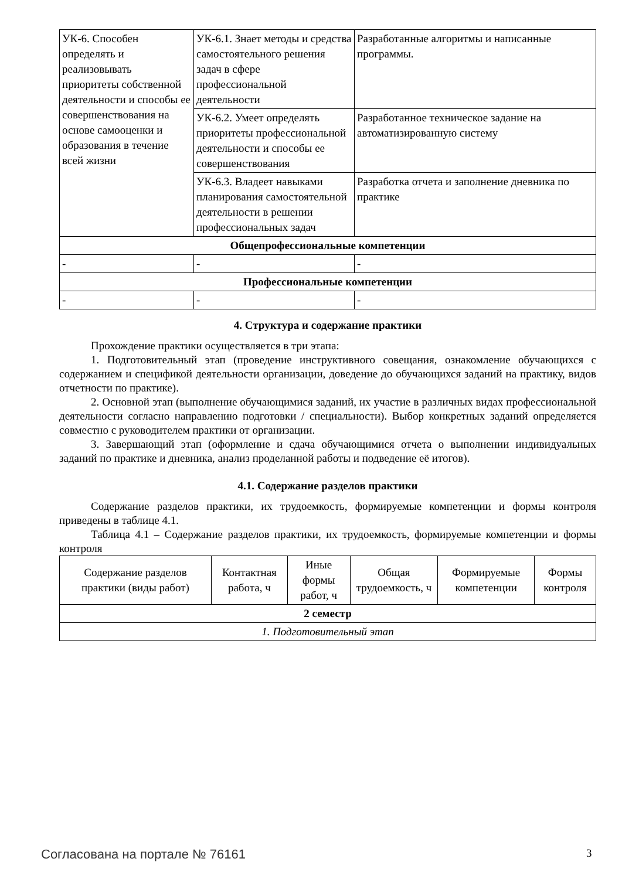| УК-6. Способен определять и реализовывать приоритеты собственной деятельности и способы ее совершенствования на основе самооценки и образования в течение всей жизни | УК-6.1. Знает методы и средства самостоятельного решения задач в сфере профессиональной деятельности | Разработанные алгоритмы и написанные программы. |
| | УК-6.2. Умеет определять приоритеты профессиональной деятельности и способы ее совершенствования | Разработанное техническое задание на автоматизированную систему |
| | УК-6.3. Владеет навыками планирования самостоятельной деятельности в решении профессиональных задач | Разработка отчета и заполнение дневника по практике |
| Общепрофессиональные компетенции | | |
| - | - | - |
| Профессиональные компетенции | | |
| - | - | - |
4. Структура и содержание практики
Прохождение практики осуществляется в три этапа:
1. Подготовительный этап (проведение инструктивного совещания, ознакомление обучающихся с содержанием и спецификой деятельности организации, доведение до обучающихся заданий на практику, видов отчетности по практике).
2. Основной этап (выполнение обучающимися заданий, их участие в различных видах профессиональной деятельности согласно направлению подготовки / специальности). Выбор конкретных заданий определяется совместно с руководителем практики от организации.
3. Завершающий этап (оформление и сдача обучающимися отчета о выполнении индивидуальных заданий по практике и дневника, анализ проделанной работы и подведение её итогов).
4.1. Содержание разделов практики
Содержание разделов практики, их трудоемкость, формируемые компетенции и формы контроля приведены в таблице 4.1.
Таблица 4.1 – Содержание разделов практики, их трудоемкость, формируемые компетенции и формы контроля
| Содержание разделов практики (виды работ) | Контактная работа, ч | Иные формы работ, ч | Общая трудоемкость, ч | Формируемые компетенции | Формы контроля |
| --- | --- | --- | --- | --- | --- |
| 2 семестр | | | | | |
| 1. Подготовительный этап | | | | | |
Согласована на портале № 76161 3